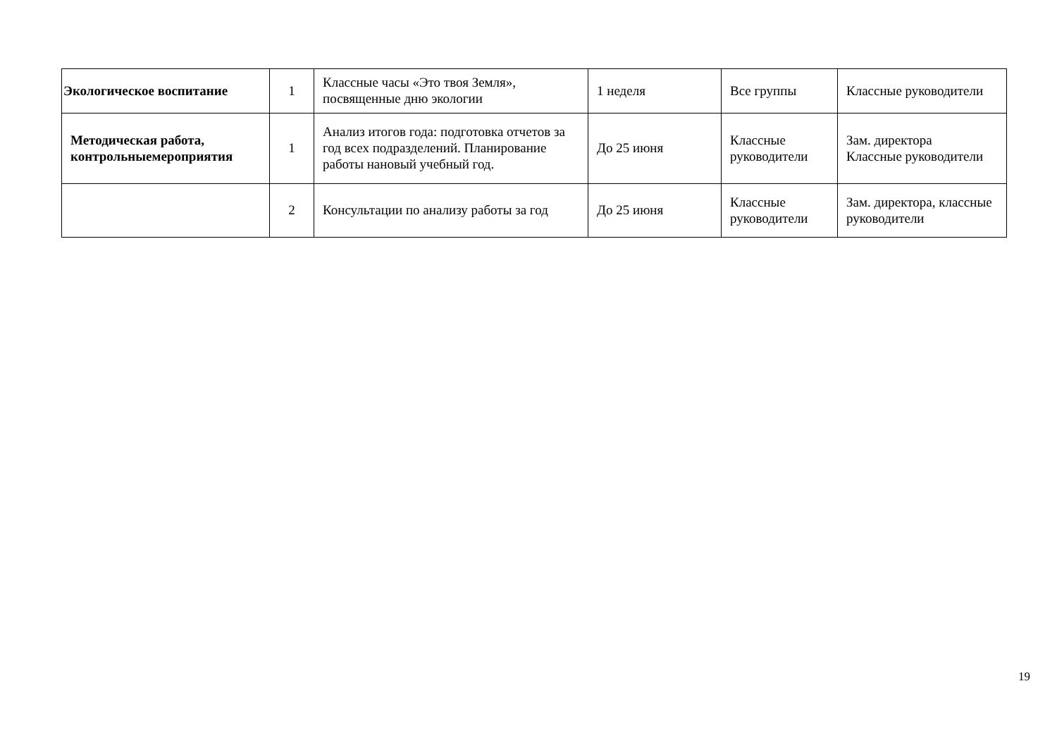| Экологическое воспитание | 1 | Классные часы «Это твоя Земля», посвященные дню экологии | 1 неделя | Все группы | Классные руководители |
| Методическая работа, контрольныемероприятия | 1 | Анализ итогов года: подготовка отчетов за год всех подразделений. Планирование работы нановый учебный год. | До 25 июня | Классные руководители | Зам. директора Классные руководители |
| | 2 | Консультации по анализу работы за год | До 25 июня | Классные руководители | Зам. директора, классные руководители |
19